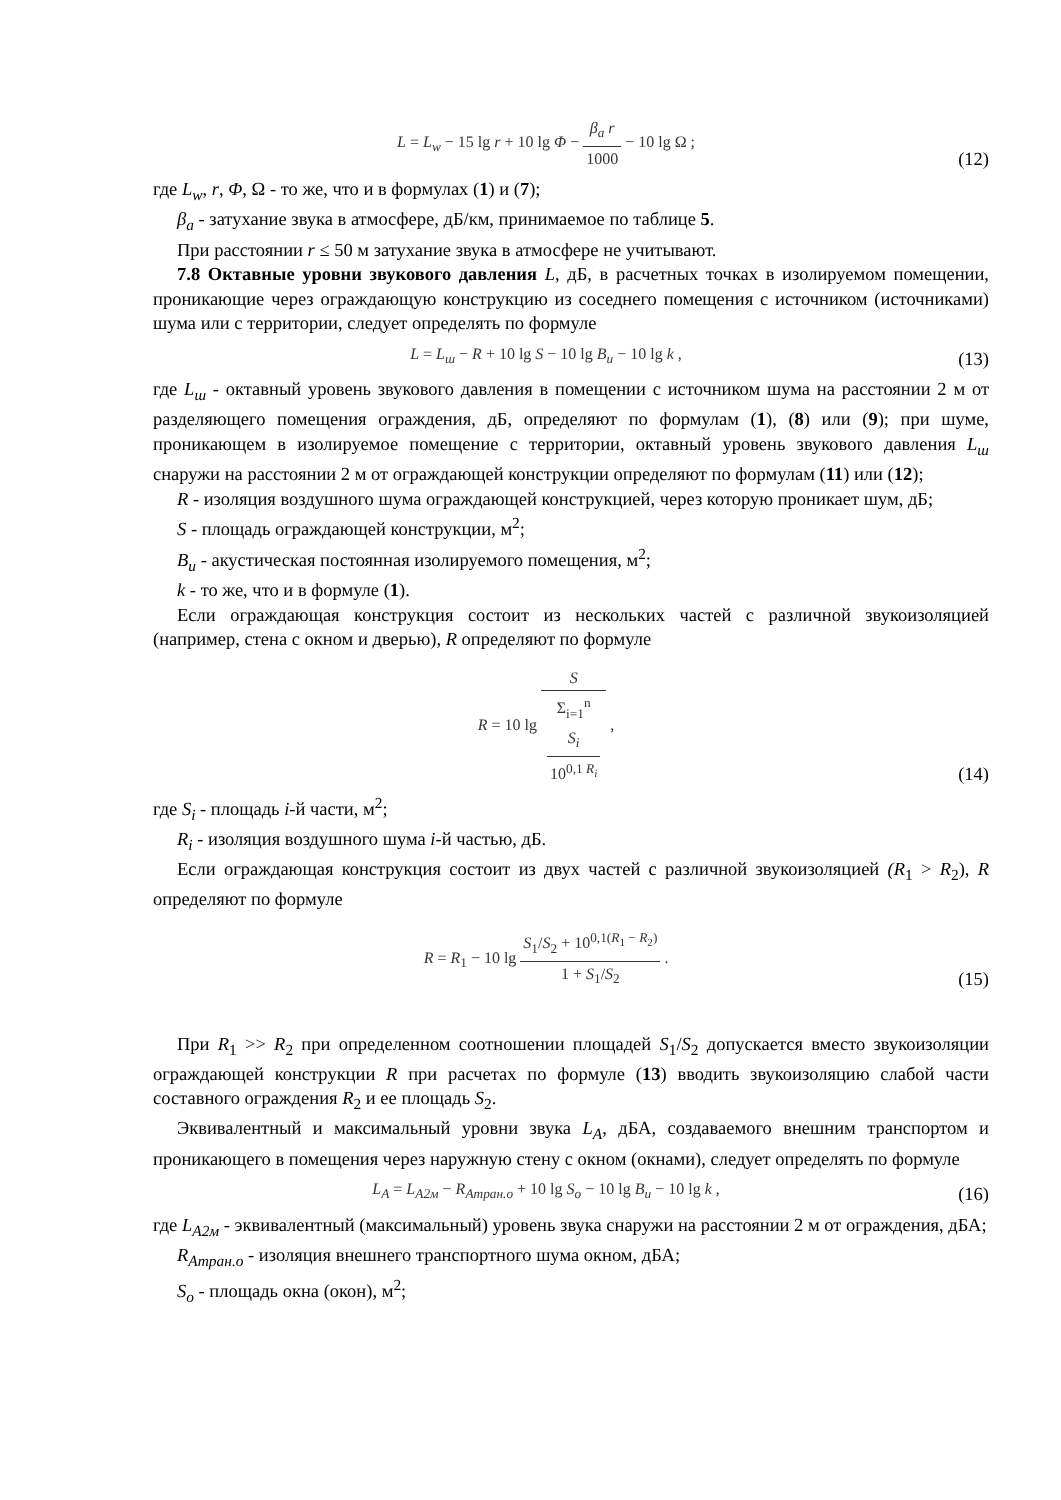L = L<sub>w</sub> − 15 lg r + 10 lg Φ − β<sub>a</sub> r 1000 − 10 lg Ω ;
(12)
где L<sub>w</sub>, r, Φ, Ω - то же, что и в формулах (1) и (7);
β<sub>a</sub> - затухание звука в атмосфере, дБ/км, принимаемое по таблице 5.
При расстоянии r ≤ 50 м затухание звука в атмосфере не учитывают.
7.8 Октавные уровни звукового давления L, дБ, в расчетных точках в изолируемом помещении, проникающие через ограждающую конструкцию из соседнего помещения с источником (источниками) шума или с территории, следует определять по формуле
L = L<sub>ш</sub> − R + 10 lg S − 10 lg B<sub>и</sub> − 10 lg k ,
(13)
где L<sub>ш</sub> - октавный уровень звукового давления в помещении с источником шума на расстоянии 2 м от разделяющего помещения ограждения, дБ, определяют по формулам (1), (8) или (9); при шуме, проникающем в изолируемое помещение с территории, октавный уровень звукового давления L<sub>ш</sub> снаружи на расстоянии 2 м от ограждающей конструкции определяют по формулам (11) или (12);
R - изоляция воздушного шума ограждающей конструкцией, через которую проникает шум, дБ;
S - площадь ограждающей конструкции, м<sup>2</sup>;
B<sub>и</sub> - акустическая постоянная изолируемого помещения, м<sup>2</sup>;
k - то же, что и в формуле (1).
Если ограждающая конструкция состоит из нескольких частей с различной звукоизоляцией (например, стена с окном и дверью), R определяют по формуле
R = 10 lg S Σ<sub>i=1</sub><sup>n</sup>
S<sub>i</sub>
10<sup>0,1 R<sub>i</sub></sup> ,
(14)
где S<sub>i</sub> - площадь i-й части, м<sup>2</sup>;
R<sub>i</sub> - изоляция воздушного шума i-й частью, дБ.
Если ограждающая конструкция состоит из двух частей с различной звукоизоляцией (R<sub>1</sub> > R<sub>2</sub>), R определяют по формуле
R = R<sub>1</sub> − 10 lg S<sub>1</sub>/S<sub>2</sub> + 10<sup>0,1(R<sub>1</sub> − R<sub>2</sub>)</sup> 1 + S<sub>1</sub>/S<sub>2</sub> .
(15)
При R<sub>1</sub> >> R<sub>2</sub> при определенном соотношении площадей S<sub>1</sub>/S<sub>2</sub> допускается вместо звукоизоляции ограждающей конструкции R при расчетах по формуле (13) вводить звукоизоляцию слабой части составного ограждения R<sub>2</sub> и ее площадь S<sub>2</sub>.
Эквивалентный и максимальный уровни звука L<sub>A</sub>, дБА, создаваемого внешним транспортом и проникающего в помещения через наружную стену с окном (окнами), следует определять по формуле
L<sub>A</sub> = L<sub>A2м</sub> − R<sub>Aтран.о</sub> + 10 lg S<sub>о</sub> − 10 lg B<sub>и</sub> − 10 lg k ,
(16)
где L<sub>A2м</sub> - эквивалентный (максимальный) уровень звука снаружи на расстоянии 2 м от ограждения, дБА;
R<sub>Aтран.о</sub> - изоляция внешнего транспортного шума окном, дБА;
S<sub>o</sub> - площадь окна (окон), м<sup>2</sup>;